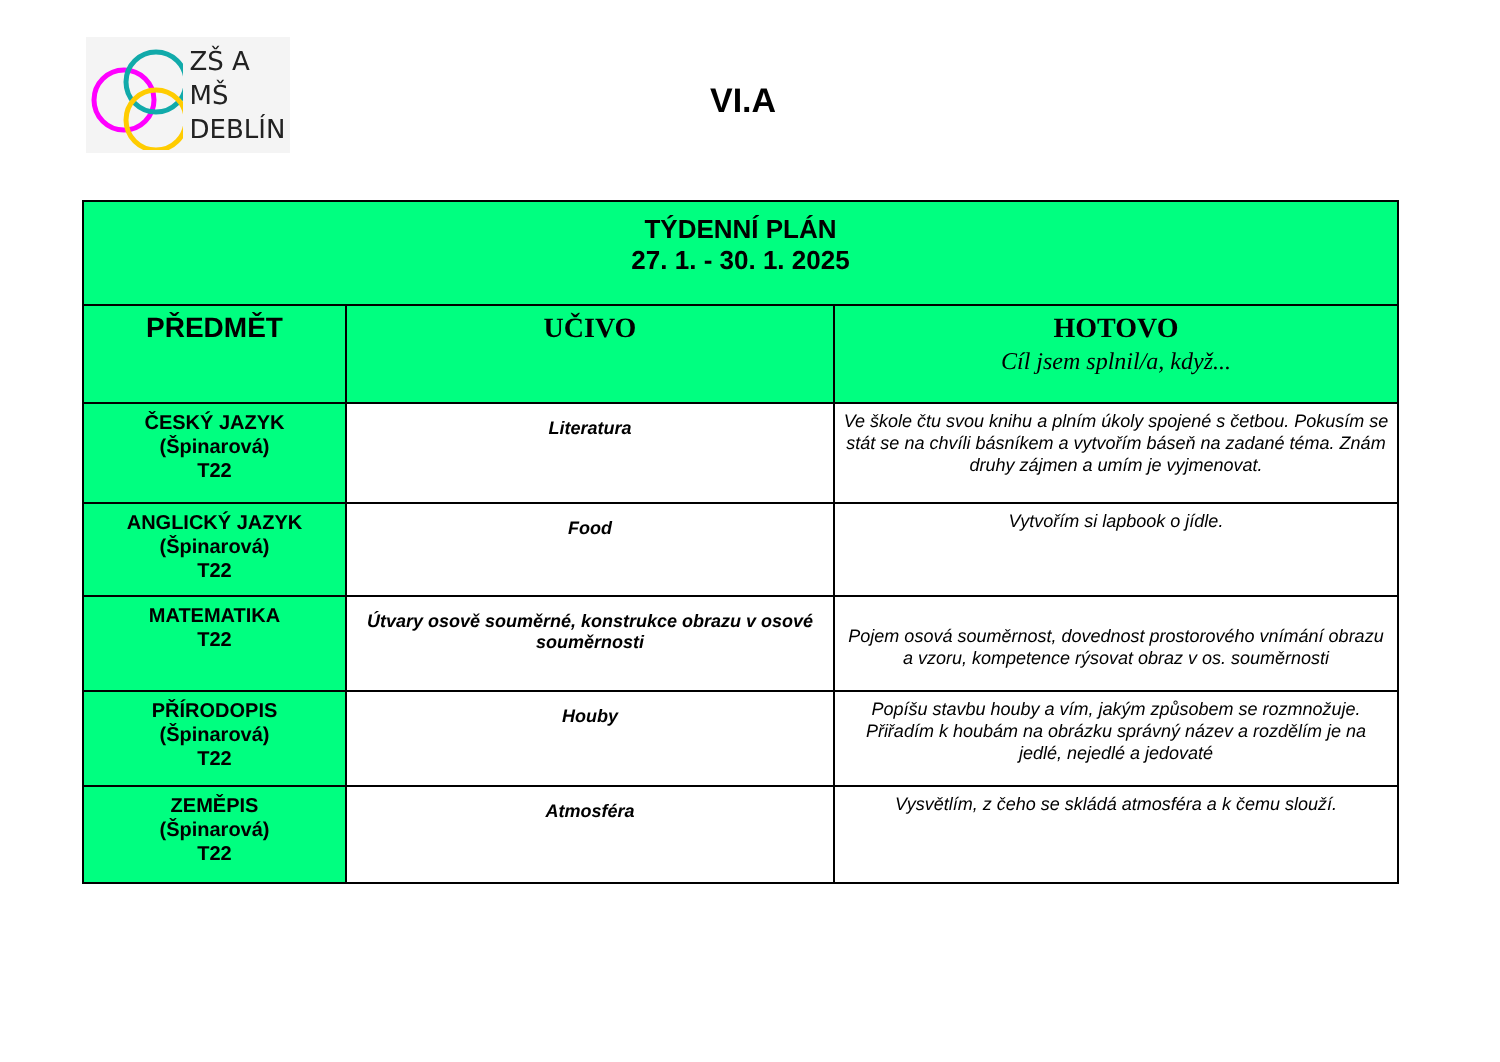ZŠ A MŠ
DEBLÍN
VI.A
| TÝDENNÍ PLÁN 27. 1. - 30. 1. 2025 | | |
| PŘEDMĚT | UČIVO | HOTOVO Cíl jsem splnil/a, když... |
| ČESKÝ JAZYK (Špinarová) T22 | Literatura | Ve škole čtu svou knihu a plním úkoly spojené s četbou. Pokusím se stát se na chvíli básníkem a vytvořím báseň na zadané téma. Znám druhy zájmen a umím je vyjmenovat. |
| ANGLICKÝ JAZYK (Špinarová) T22 | Food | Vytvořím si lapbook o jídle. |
| MATEMATIKA T22 | Útvary osově souměrné, konstrukce obrazu v osové souměrnosti | Pojem osová souměrnost, dovednost prostorového vnímání obrazu a vzoru, kompetence rýsovat obraz v os. souměrnosti |
| PŘÍRODOPIS (Špinarová) T22 | Houby | Popíšu stavbu houby a vím, jakým způsobem se rozmnožuje. Přiřadím k houbám na obrázku správný název a rozdělím je na jedlé, nejedlé a jedovaté |
| ZEMĚPIS (Špinarová) T22 | Atmosféra | Vysvětlím, z čeho se skládá atmosféra a k čemu slouží. |